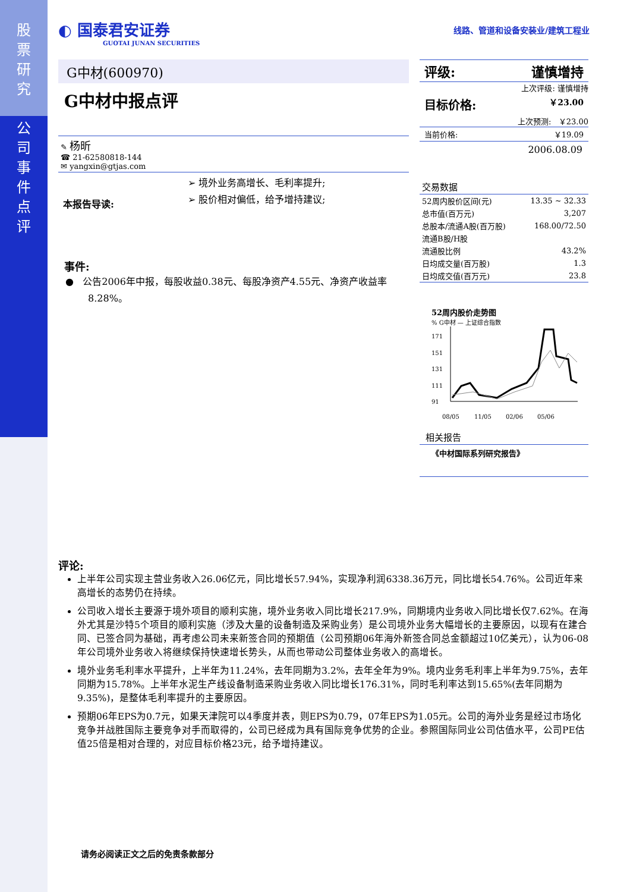股
票
研
究
公
司
事
件
点
评
◐ 国泰君安证券
GUOTAI JUNAN SECURITIES
线路、管道和设备安装业/建筑工程业
G中材(600970)
G中材中报点评
✎ 杨昕
☎ 21-62580818-144
✉ yangxin@gtjas.com
本报告导读:
➢ 境外业务高增长、毛利率提升;
➢ 股价相对偏低，给予增持建议;
事件:
● 公告2006年中报，每股收益0.38元、每股净资产4.55元、净资产收益率8.28%。
评级: 谨慎增持
上次评级: 谨慎增持
目标价格: ￥23.00
上次预测: ￥23.00
当前价格: ￥19.09
2006.08.09
交易数据
| 52周内股价区间(元) | 13.35 ~ 32.33 |
| 总市值(百万元) | 3,207 |
| 总股本/流通A股(百万股) | 168.00/72.50 |
| 流通B股/H股 | |
| 流通股比例 | 43.2% |
| 日均成交量(百万股) | 1.3 |
| 日均成交值(百万元) | 23.8 |
52周内股价走势图
% G中材 — 上证综合指数
171
151
131
111
91
08/05
11/05
02/06
05/06
相关报告
《中材国际系列研究报告》
评论:
上半年公司实现主营业务收入26.06亿元，同比增长57.94%，实现净利润6338.36万元，同比增长54.76%。公司近年来高增长的态势仍在持续。
公司收入增长主要源于境外项目的顺利实施，境外业务收入同比增长217.9%，同期境内业务收入同比增长仅7.62%。在海外尤其是沙特5个项目的顺利实施（涉及大量的设备制造及采购业务）是公司境外业务大幅增长的主要原因，以现有在建合同、已签合同为基础，再考虑公司未来新签合同的预期值（公司预期06年海外新签合同总金额超过10亿美元），认为06-08年公司境外业务收入将继续保持快速增长势头，从而也带动公司整体业务收入的高增长。
境外业务毛利率水平提升，上半年为11.24%，去年同期为3.2%，去年全年为9%。境内业务毛利率上半年为9.75%，去年同期为15.78%。上半年水泥生产线设备制造采购业务收入同比增长176.31%，同时毛利率达到15.65%(去年同期为9.35%)，是整体毛利率提升的主要原因。
预期06年EPS为0.7元，如果天津院可以4季度并表，则EPS为0.79，07年EPS为1.05元。公司的海外业务是经过市场化竞争并战胜国际主要竞争对手而取得的，公司已经成为具有国际竞争优势的企业。参照国际同业公司估值水平，公司PE估值25倍是相对合理的，对应目标价格23元，给予增持建议。
请务必阅读正文之后的免责条款部分